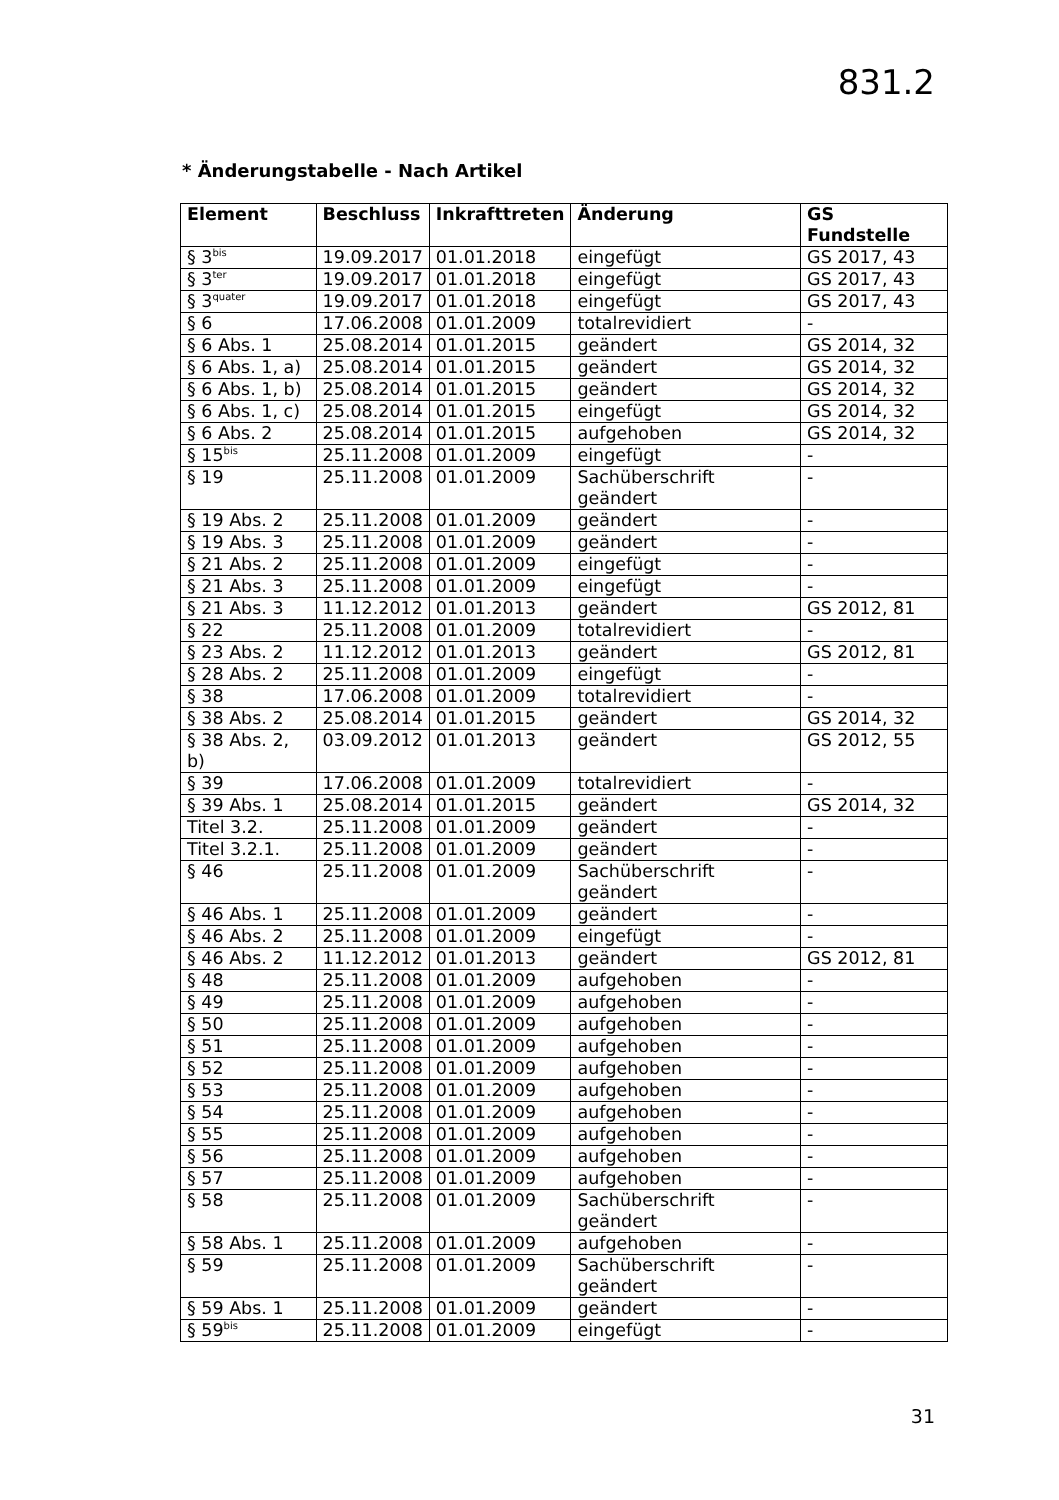831.2
* Änderungstabelle - Nach Artikel
| Element | Beschluss | Inkrafttreten | Änderung | GS Fundstelle |
| --- | --- | --- | --- | --- |
| § 3<sup>bis</sup> | 19.09.2017 | 01.01.2018 | eingefügt | GS 2017, 43 |
| § 3<sup>ter</sup> | 19.09.2017 | 01.01.2018 | eingefügt | GS 2017, 43 |
| § 3<sup>quater</sup> | 19.09.2017 | 01.01.2018 | eingefügt | GS 2017, 43 |
| § 6 | 17.06.2008 | 01.01.2009 | totalrevidiert | - |
| § 6 Abs. 1 | 25.08.2014 | 01.01.2015 | geändert | GS 2014, 32 |
| § 6 Abs. 1, a) | 25.08.2014 | 01.01.2015 | geändert | GS 2014, 32 |
| § 6 Abs. 1, b) | 25.08.2014 | 01.01.2015 | geändert | GS 2014, 32 |
| § 6 Abs. 1, c) | 25.08.2014 | 01.01.2015 | eingefügt | GS 2014, 32 |
| § 6 Abs. 2 | 25.08.2014 | 01.01.2015 | aufgehoben | GS 2014, 32 |
| § 15<sup>bis</sup> | 25.11.2008 | 01.01.2009 | eingefügt | - |
| § 19 | 25.11.2008 | 01.01.2009 | Sachüberschrift geändert | - |
| § 19 Abs. 2 | 25.11.2008 | 01.01.2009 | geändert | - |
| § 19 Abs. 3 | 25.11.2008 | 01.01.2009 | geändert | - |
| § 21 Abs. 2 | 25.11.2008 | 01.01.2009 | eingefügt | - |
| § 21 Abs. 3 | 25.11.2008 | 01.01.2009 | eingefügt | - |
| § 21 Abs. 3 | 11.12.2012 | 01.01.2013 | geändert | GS 2012, 81 |
| § 22 | 25.11.2008 | 01.01.2009 | totalrevidiert | - |
| § 23 Abs. 2 | 11.12.2012 | 01.01.2013 | geändert | GS 2012, 81 |
| § 28 Abs. 2 | 25.11.2008 | 01.01.2009 | eingefügt | - |
| § 38 | 17.06.2008 | 01.01.2009 | totalrevidiert | - |
| § 38 Abs. 2 | 25.08.2014 | 01.01.2015 | geändert | GS 2014, 32 |
| § 38 Abs. 2, b) | 03.09.2012 | 01.01.2013 | geändert | GS 2012, 55 |
| § 39 | 17.06.2008 | 01.01.2009 | totalrevidiert | - |
| § 39 Abs. 1 | 25.08.2014 | 01.01.2015 | geändert | GS 2014, 32 |
| Titel 3.2. | 25.11.2008 | 01.01.2009 | geändert | - |
| Titel 3.2.1. | 25.11.2008 | 01.01.2009 | geändert | - |
| § 46 | 25.11.2008 | 01.01.2009 | Sachüberschrift geändert | - |
| § 46 Abs. 1 | 25.11.2008 | 01.01.2009 | geändert | - |
| § 46 Abs. 2 | 25.11.2008 | 01.01.2009 | eingefügt | - |
| § 46 Abs. 2 | 11.12.2012 | 01.01.2013 | geändert | GS 2012, 81 |
| § 48 | 25.11.2008 | 01.01.2009 | aufgehoben | - |
| § 49 | 25.11.2008 | 01.01.2009 | aufgehoben | - |
| § 50 | 25.11.2008 | 01.01.2009 | aufgehoben | - |
| § 51 | 25.11.2008 | 01.01.2009 | aufgehoben | - |
| § 52 | 25.11.2008 | 01.01.2009 | aufgehoben | - |
| § 53 | 25.11.2008 | 01.01.2009 | aufgehoben | - |
| § 54 | 25.11.2008 | 01.01.2009 | aufgehoben | - |
| § 55 | 25.11.2008 | 01.01.2009 | aufgehoben | - |
| § 56 | 25.11.2008 | 01.01.2009 | aufgehoben | - |
| § 57 | 25.11.2008 | 01.01.2009 | aufgehoben | - |
| § 58 | 25.11.2008 | 01.01.2009 | Sachüberschrift geändert | - |
| § 58 Abs. 1 | 25.11.2008 | 01.01.2009 | aufgehoben | - |
| § 59 | 25.11.2008 | 01.01.2009 | Sachüberschrift geändert | - |
| § 59 Abs. 1 | 25.11.2008 | 01.01.2009 | geändert | - |
| § 59<sup>bis</sup> | 25.11.2008 | 01.01.2009 | eingefügt | - |
31